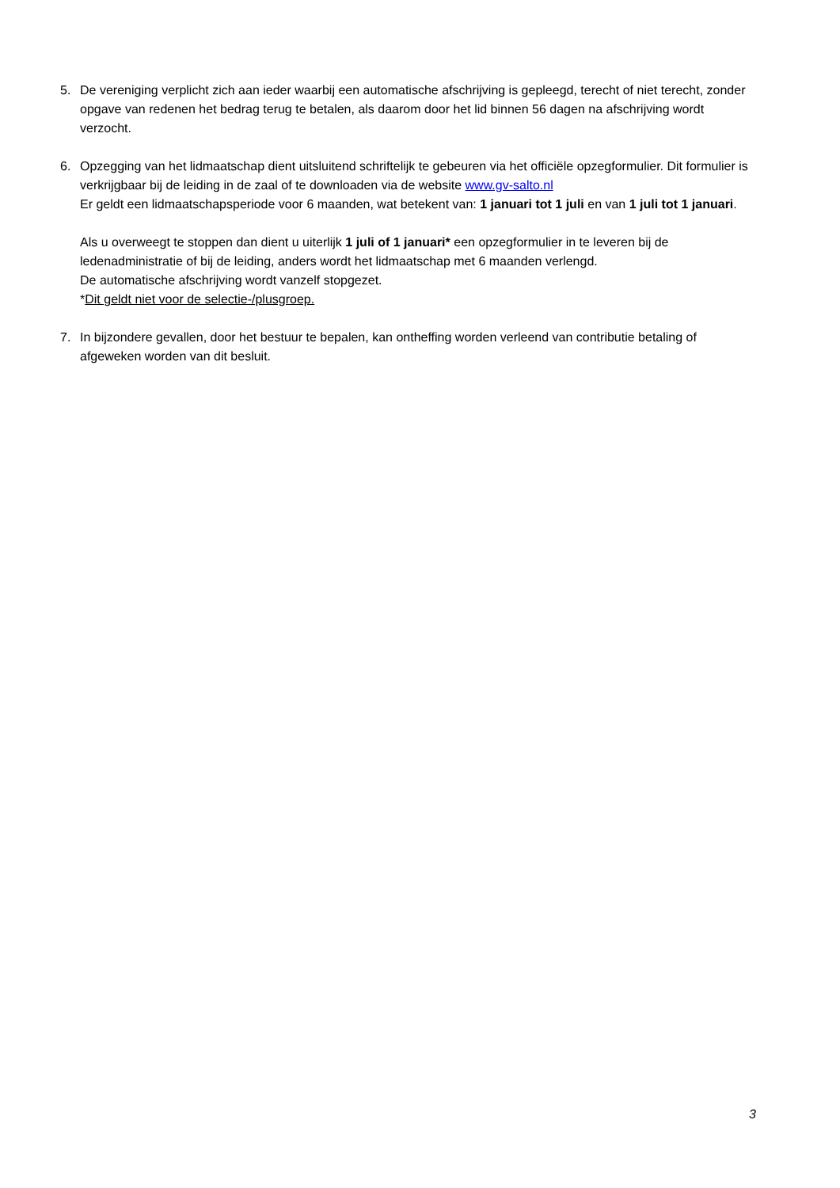5. De vereniging verplicht zich aan ieder waarbij een automatische afschrijving is gepleegd, terecht of niet terecht, zonder opgave van redenen het bedrag terug te betalen, als daarom door het lid binnen 56 dagen na afschrijving wordt verzocht.
6. Opzegging van het lidmaatschap dient uitsluitend schriftelijk te gebeuren via het officiële opzegformulier. Dit formulier is verkrijgbaar bij de leiding in de zaal of te downloaden via de website www.gv-salto.nl
Er geldt een lidmaatschapsperiode voor 6 maanden, wat betekent van: 1 januari tot 1 juli en van 1 juli tot 1 januari.
Als u overweegt te stoppen dan dient u uiterlijk 1 juli of 1 januari* een opzegformulier in te leveren bij de ledenadministratie of bij de leiding, anders wordt het lidmaatschap met 6 maanden verlengd.
De automatische afschrijving wordt vanzelf stopgezet.
*Dit geldt niet voor de selectie-/plusgroep.
7. In bijzondere gevallen, door het bestuur te bepalen, kan ontheffing worden verleend van contributie betaling of afgeweken worden van dit besluit.
3